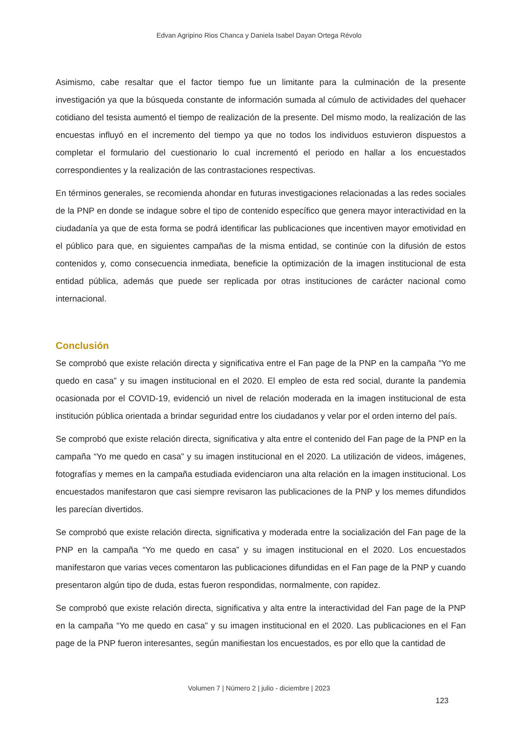Edvan Agripino Rios Chanca y Daniela Isabel Dayan Ortega Révolo
Asimismo, cabe resaltar que el factor tiempo fue un limitante para la culminación de la presente investigación ya que la búsqueda constante de información sumada al cúmulo de actividades del quehacer cotidiano del tesista aumentó el tiempo de realización de la presente. Del mismo modo, la realización de las encuestas influyó en el incremento del tiempo ya que no todos los individuos estuvieron dispuestos a completar el formulario del cuestionario lo cual incrementó el periodo en hallar a los encuestados correspondientes y la realización de las contrastaciones respectivas.
En términos generales, se recomienda ahondar en futuras investigaciones relacionadas a las redes sociales de la PNP en donde se indague sobre el tipo de contenido específico que genera mayor interactividad en la ciudadanía ya que de esta forma se podrá identificar las publicaciones que incentiven mayor emotividad en el público para que, en siguientes campañas de la misma entidad, se continúe con la difusión de estos contenidos y, como consecuencia inmediata, beneficie la optimización de la imagen institucional de esta entidad pública, además que puede ser replicada por otras instituciones de carácter nacional como internacional.
Conclusión
Se comprobó que existe relación directa y significativa entre el Fan page de la PNP en la campaña “Yo me quedo en casa” y su imagen institucional en el 2020. El empleo de esta red social, durante la pandemia ocasionada por el COVID-19, evidenció un nivel de relación moderada en la imagen institucional de esta institución pública orientada a brindar seguridad entre los ciudadanos y velar por el orden interno del país.
Se comprobó que existe relación directa, significativa y alta entre el contenido del Fan page de la PNP en la campaña “Yo me quedo en casa” y su imagen institucional en el 2020. La utilización de videos, imágenes, fotografías y memes en la campaña estudiada evidenciaron una alta relación en la imagen institucional. Los encuestados manifestaron que casi siempre revisaron las publicaciones de la PNP y los memes difundidos les parecían divertidos.
Se comprobó que existe relación directa, significativa y moderada entre la socialización del Fan page de la PNP en la campaña “Yo me quedo en casa” y su imagen institucional en el 2020. Los encuestados manifestaron que varias veces comentaron las publicaciones difundidas en el Fan page de la PNP y cuando presentaron algún tipo de duda, estas fueron respondidas, normalmente, con rapidez.
Se comprobó que existe relación directa, significativa y alta entre la interactividad del Fan page de la PNP en la campaña “Yo me quedo en casa” y su imagen institucional en el 2020. Las publicaciones en el Fan page de la PNP fueron interesantes, según manifiestan los encuestados, es por ello que la cantidad de
Volumen 7 | Número 2 | julio - diciembre | 2023
123